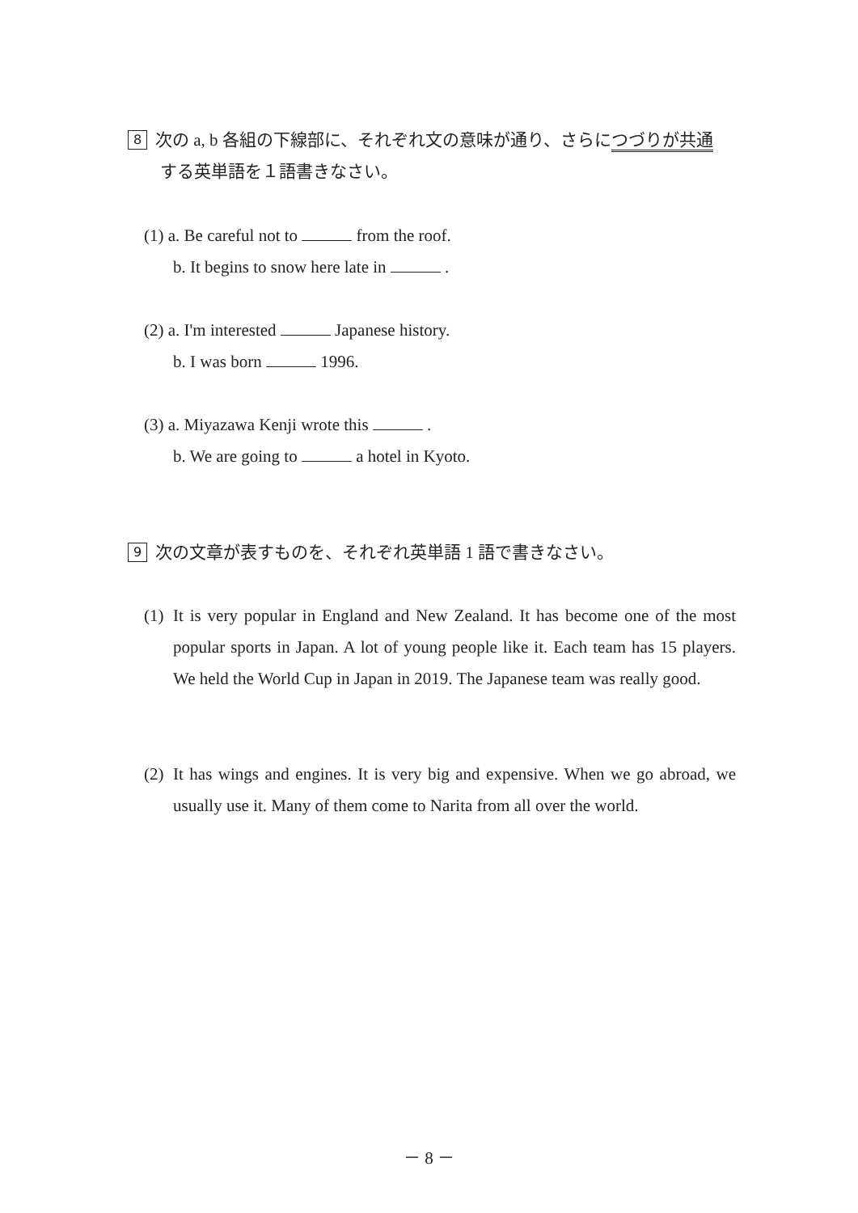8 次の a, b 各組の下線部に、それぞれ文の意味が通り、さらにつづりが共通
する英単語を１語書きなさい。
(1) a. Be careful not to from the roof.
b. It begins to snow here late in .
(2) a. I'm interested Japanese history.
b. I was born 1996.
(3) a. Miyazawa Kenji wrote this .
b. We are going to a hotel in Kyoto.
9 次の文章が表すものを、それぞれ英単語 1 語で書きなさい。
(1) It is very popular in England and New Zealand. It has become one of the most popular sports in Japan. A lot of young people like it. Each team has 15 players. We held the World Cup in Japan in 2019. The Japanese team was really good.
(2) It has wings and engines. It is very big and expensive. When we go abroad, we usually use it. Many of them come to Narita from all over the world.
－ 8 －